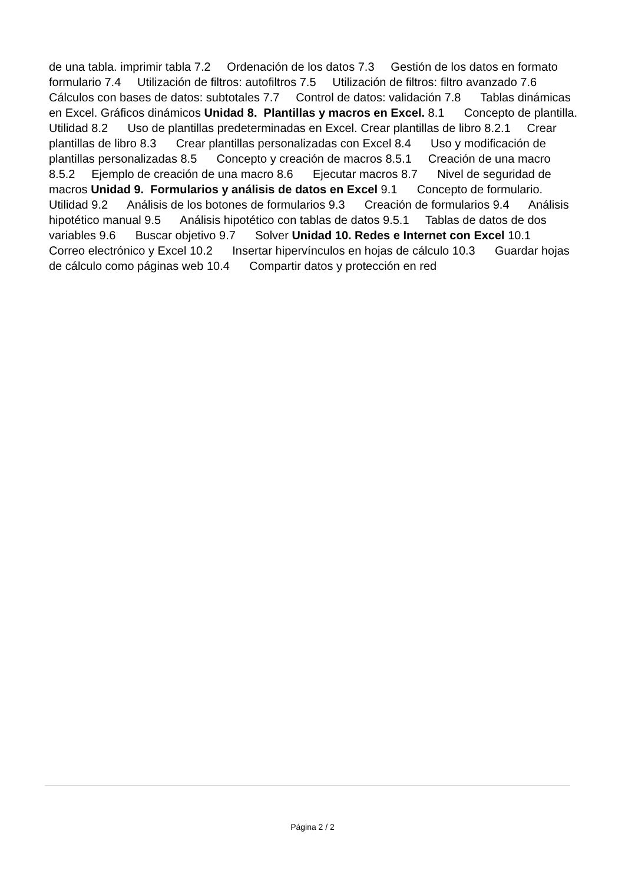de una tabla. imprimir tabla 7.2 Ordenación de los datos 7.3 Gestión de los datos en formato formulario 7.4 Utilización de filtros: autofiltros 7.5 Utilización de filtros: filtro avanzado 7.6 Cálculos con bases de datos: subtotales 7.7 Control de datos: validación 7.8 Tablas dinámicas en Excel. Gráficos dinámicos Unidad 8. Plantillas y macros en Excel. 8.1 Concepto de plantilla. Utilidad 8.2 Uso de plantillas predeterminadas en Excel. Crear plantillas de libro 8.2.1 Crear plantillas de libro 8.3 Crear plantillas personalizadas con Excel 8.4 Uso y modificación de plantillas personalizadas 8.5 Concepto y creación de macros 8.5.1 Creación de una macro 8.5.2 Ejemplo de creación de una macro 8.6 Ejecutar macros 8.7 Nivel de seguridad de macros Unidad 9. Formularios y análisis de datos en Excel 9.1 Concepto de formulario. Utilidad 9.2 Análisis de los botones de formularios 9.3 Creación de formularios 9.4 Análisis hipotético manual 9.5 Análisis hipotético con tablas de datos 9.5.1 Tablas de datos de dos variables 9.6 Buscar objetivo 9.7 Solver Unidad 10. Redes e Internet con Excel 10.1 Correo electrónico y Excel 10.2 Insertar hipervínculos en hojas de cálculo 10.3 Guardar hojas de cálculo como páginas web 10.4 Compartir datos y protección en red
Página 2 / 2